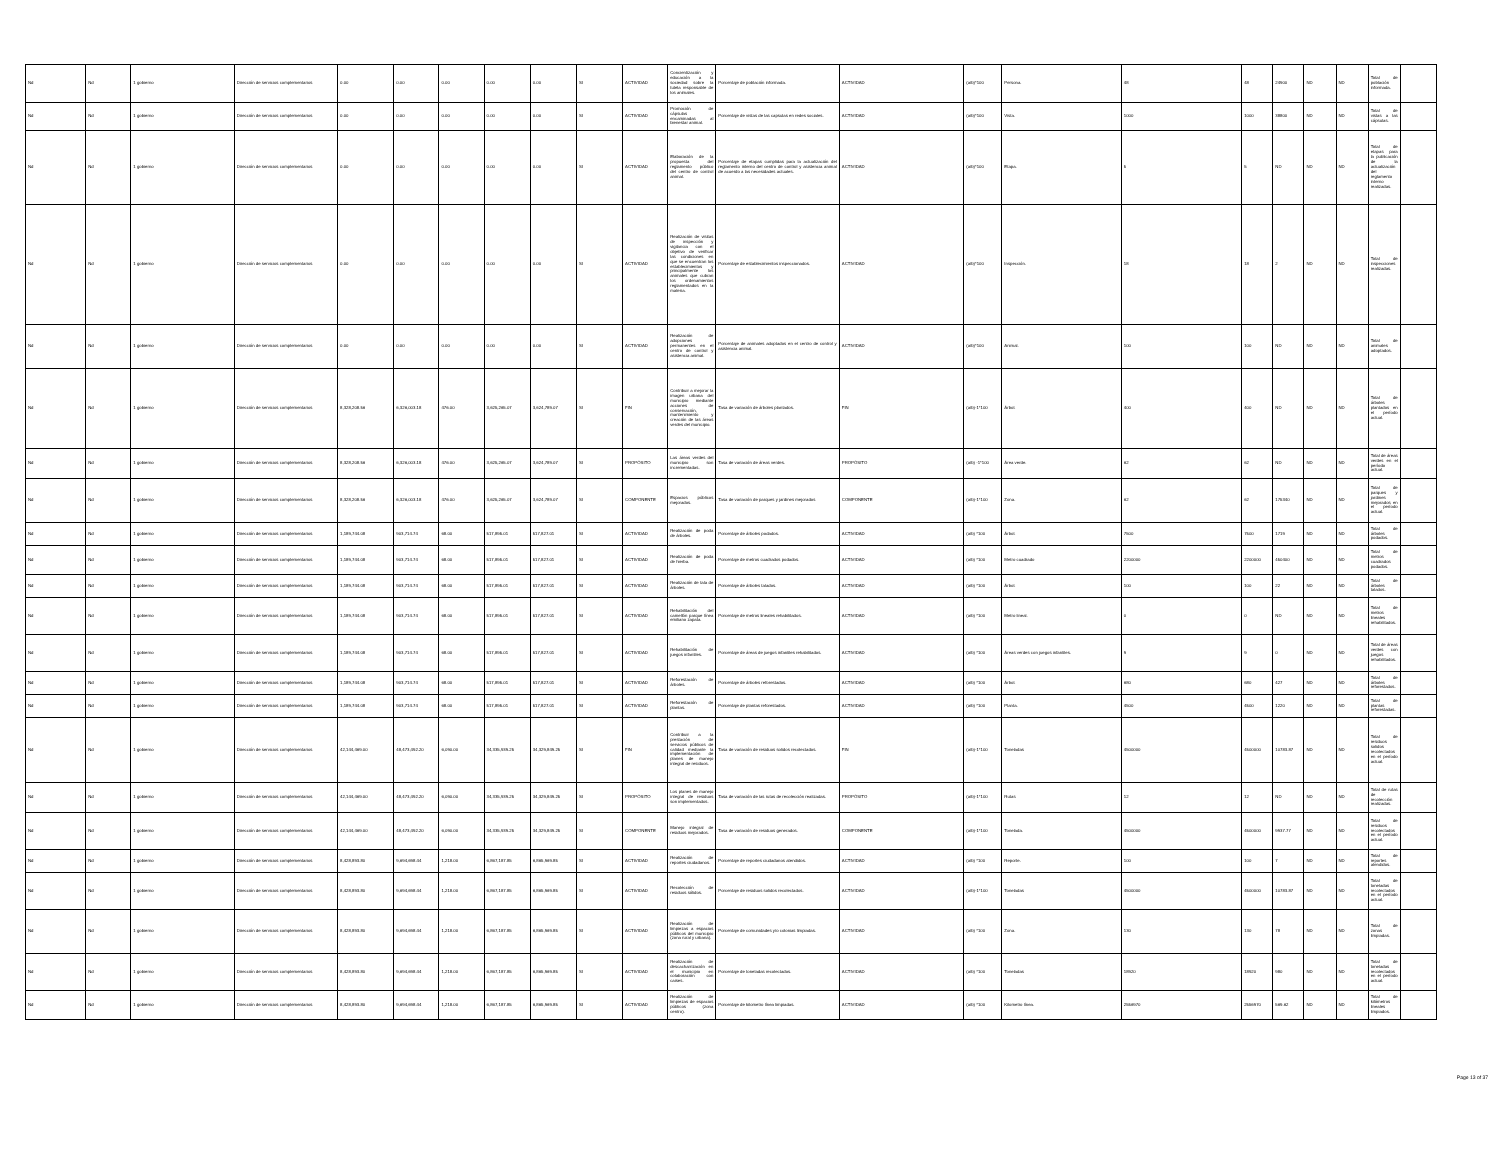| Nd | Nd | 1 gobierno | Dirección de servicios complementarios | 0.00 | 0.00 | 0.00 | 0.00 | 0.00 | SI | ACTIVIDAD | Concientización y educación a la sociedad sobre la tutela responsable de los animales. | Porcentaje de población informada. | ACTIVIDAD | (a/b)*100 | Persona. | 48 | 48 | 24900 | ND | ND | Total de población informada. | |
| Nd | Nd | 1 gobierno | Dirección de servicios complementarios | 0.00 | 0.00 | 0.00 | 0.00 | 0.00 | SI | ACTIVIDAD | Promoción de cápsulas encaminadas al bienestar animal. | Porcentaje de vistas de las capsulas en redes sociales. | ACTIVIDAD | (a/b)*100 | Vista. | 1000 | 1000 | 38800 | ND | ND | Total de vistas a las cápsulas. | |
| Nd | Nd | 1 gobierno | Dirección de servicios complementarios | 0.00 | 0.00 | 0.00 | 0.00 | 0.00 | SI | ACTIVIDAD | Elaboración de la propuesta del reglamento público del centro de control animal. | Porcentaje de etapas cumplidas para la actualización del reglamento interno del centro de control y asistencia animal de acuerdo a las necesidades actuales. | ACTIVIDAD | (a/b)*100 | Etapa. | 5 | 5 | ND | ND | ND | Total de etapas para la publicación de la actualización del reglamento interno realizadas. | |
| Nd | Nd | 1 gobierno | Dirección de servicios complementarios | 0.00 | 0.00 | 0.00 | 0.00 | 0.00 | SI | ACTIVIDAD | Realización de visitas de inspección y vigilancia con el objetivo de verificar las condiciones en que se encuentran los establecimientos y principalmente los animales que cubran los ordenamientos reglamentados en la materia. | Porcentaje de establecimientos inspeccionados. | ACTIVIDAD | (a/b)*100 | Inspección. | 18 | 18 | 2 | ND | ND | Total de inspecciones realizadas. | |
| Nd | Nd | 1 gobierno | Dirección de servicios complementarios | 0.00 | 0.00 | 0.00 | 0.00 | 0.00 | SI | ACTIVIDAD | Realización de adopciones permanentes en el centro de control y asistencia animal. | Porcentaje de animales adoptados en el centro de control y asistencia animal. | ACTIVIDAD | (a/b)*100 | Animal. | 100 | 100 | ND | ND | ND | Total de animales adoptados. | |
| Nd | Nd | 1 gobierno | Dirección de servicios complementarios | 8,328,208.56 | 6,326,003.18 | 476.00 | 3,625,265.07 | 3,624,789.07 | SI | FIN | Contribuir a mejorar la imagen urbana del municipio mediante acciones de conservación, mantenimiento y creación de las áreas verdes del municipio. | Tasa de variación de árboles plantados. | FIN | (a/b)-1*100 | Árbol. | 400 | 400 | ND | ND | ND | Total de árboles plantados en el período actual. | |
| Nd | Nd | 1 gobierno | Dirección de servicios complementarios | 8,328,208.56 | 6,326,003.18 | 476.00 | 3,625,265.07 | 3,624,789.07 | SI | PROPÓSITO | Las áreas verdes del municipio son incrementadas. | Tasa de variación de áreas verdes. | PROPÓSITO | (a/b) -1*100 | Área verde. | 62 | 62 | ND | ND | ND | Total de áreas verdes en el período actual. | |
| Nd | Nd | 1 gobierno | Dirección de servicios complementarios | 8,328,208.56 | 6,326,003.18 | 476.00 | 3,625,265.07 | 3,624,789.07 | SI | COMPONENTE | Espacios públicos mejorados. | Tasa de variación de parques y jardines mejorados | COMPONENTE | (a/b)-1*100 | Zona. | 62 | 62 | 175340 | ND | ND | Total de parques y jardines mejorados en el período actual. | |
| Nd | Nd | 1 gobierno | Dirección de servicios complementarios | 1,189,744.08 | 903,714.74 | 68.00 | 517,895.01 | 517,827.01 | SI | ACTIVIDAD | Realización de poda de árboles. | Porcentaje de árboles podados. | ACTIVIDAD | (a/b) *100 | Árbol. | 7500 | 7500 | 1719 | ND | ND | Total de árboles podados. | |
| Nd | Nd | 1 gobierno | Dirección de servicios complementarios | 1,189,744.08 | 903,714.74 | 68.00 | 517,895.01 | 517,827.01 | SI | ACTIVIDAD | Realización de poda de hierba. | Porcentaje de metros cuadrados podados. | ACTIVIDAD | (a/b) *100 | Metro cuadrado | 2200000 | 2200000 | 450400 | ND | ND | Total de metros cuadrados podados. | |
| Nd | Nd | 1 gobierno | Dirección de servicios complementarios | 1,189,744.08 | 903,714.74 | 68.00 | 517,895.01 | 517,827.01 | SI | ACTIVIDAD | Realización de tala de árboles. | Porcentaje de árboles talados. | ACTIVIDAD | (a/b) *100 | Árbol. | 100 | 100 | 22 | ND | ND | Total de árboles talados. | |
| Nd | Nd | 1 gobierno | Dirección de servicios complementarios | 1,189,744.08 | 903,714.74 | 68.00 | 517,895.01 | 517,827.01 | SI | ACTIVIDAD | Rehabilitación del camellón parque línea emiliano zapata. | Porcentaje de metros lineales rehabilitados. | ACTIVIDAD | (a/b) *100 | Metro lineal. | 0 | 0 | ND | ND | ND | Total de metros lineales rehabilitados. | |
| Nd | Nd | 1 gobierno | Dirección de servicios complementarios | 1,189,744.08 | 903,714.74 | 68.00 | 517,895.01 | 517,827.01 | SI | ACTIVIDAD | Rehabilitación de juegos infantiles. | Porcentaje de áreas de juegos infantiles rehabilitados. | ACTIVIDAD | (a/b) *100 | Áreas verdes con juegos infantiles. | 9 | 9 | 0 | ND | ND | Total de áreas verdes con juegos rehabilitados. | |
| Nd | Nd | 1 gobierno | Dirección de servicios complementarios | 1,189,744.08 | 903,714.74 | 68.00 | 517,895.01 | 517,827.01 | SI | ACTIVIDAD | Reforestación de árboles. | Porcentaje de árboles reforestados. | ACTIVIDAD | (a/b) *100 | Árbol. | 680 | 680 | 427 | ND | ND | Total de árboles reforestados. | |
| Nd | Nd | 1 gobierno | Dirección de servicios complementarios | 1,189,744.08 | 903,714.74 | 68.00 | 517,895.01 | 517,827.01 | SI | ACTIVIDAD | Reforestación de plantas. | Porcentaje de plantas reforestados. | ACTIVIDAD | (a/b) *100 | Planta. | 4500 | 4500 | 1220 | ND | ND | Total de plantas reforestadas. | |
| Nd | Nd | 1 gobierno | Dirección de servicios complementarios | 42,144,469.00 | 48,473,492.20 | 6,090.00 | 34,335,939.25 | 34,329,849.25 | SI | FIN | Contribuir a la prestación de servicios públicos de calidad mediante la implementación de planes de manejo integral de residuos. | Tasa de variación de residuos solidos recolectados. | FIN | (a/b)-1*100 | Toneladas | 4500000 | 4500000 | 10783.87 | ND | ND | Total de residuos solidos recolectados en el período actual. | |
| Nd | Nd | 1 gobierno | Dirección de servicios complementarios | 42,144,469.00 | 48,473,492.20 | 6,090.00 | 34,335,939.25 | 34,329,849.25 | SI | PROPÓSITO | Los planes de manejo integral de residuos son implementados. | Tasa de variación de las rutas de recolección realizadas. | PROPÓSITO | (a/b)-1*100 | Rutas | 12 | 12 | ND | ND | ND | Total de rutas de recolección realizadas. | |
| Nd | Nd | 1 gobierno | Dirección de servicios complementarios | 42,144,469.00 | 48,473,492.20 | 6,090.00 | 34,335,939.25 | 34,329,849.25 | SI | COMPONENTE | Manejo integral de residuos mejorados. | Tasa de variación de residuos generados. | COMPONENTE | (a/b)-1*100 | Tonelada. | 4500000 | 4500000 | 9937.77 | ND | ND | Total de residuos recolectados en el período actual. | |
| Nd | Nd | 1 gobierno | Dirección de servicios complementarios | 8,428,893.80 | 9,694,698.44 | 1,218.00 | 6,867,187.85 | 6,865,969.85 | SI | ACTIVIDAD | Realización de reportes ciudadanos. | Porcentaje de reportes ciudadanos atendidos. | ACTIVIDAD | (a/b) *100 | Reporte. | 100 | 100 | 7 | ND | ND | Total de reportes atendidos. | |
| Nd | Nd | 1 gobierno | Dirección de servicios complementarios | 8,428,893.80 | 9,694,698.44 | 1,218.00 | 6,867,187.85 | 6,865,969.85 | SI | ACTIVIDAD | Recolección de residuos sólidos. | Porcentaje de residuos solidos recolectados. | ACTIVIDAD | (a/b)-1*100 | Toneladas | 4500000 | 4500000 | 10783.87 | ND | ND | Total de toneladas recolectados en el período actual. | |
| Nd | Nd | 1 gobierno | Dirección de servicios complementarios | 8,428,893.80 | 9,694,698.44 | 1,218.00 | 6,867,187.85 | 6,865,969.85 | SI | ACTIVIDAD | Realización de limpiezas a espacios públicos del municipio (zona rural y urbana). | Porcentaje de comunidades y/o colonias limpiadas. | ACTIVIDAD | (a/b) *100 | Zona. | 130 | 130 | 78 | ND | ND | Total de zonas limpiadas. | |
| Nd | Nd | 1 gobierno | Dirección de servicios complementarios | 8,428,893.80 | 9,694,698.44 | 1,218.00 | 6,867,187.85 | 6,865,969.85 | SI | ACTIVIDAD | Realización de descacharrización en el municipio en colaboración con caises. | Porcentaje de toneladas recolectados. | ACTIVIDAD | (a/b) *100 | Toneladas | 18920 | 18920 | 980 | ND | ND | Total de toneladas recolectados en el período actual. | |
| Nd | Nd | 1 gobierno | Dirección de servicios complementarios | 8,428,893.80 | 9,694,698.44 | 1,218.00 | 6,867,187.85 | 6,865,969.85 | SI | ACTIVIDAD | Realización de limpiezas de espacios públicos (zona centro). | Porcentaje de kilometro línea limpiadas. | ACTIVIDAD | (a/b) *100 | Kilometro línea. | 2556970 | 2556970 | 569.62 | ND | ND | Total de kilómetros lineales limpiados. | |
Page 13 of 37